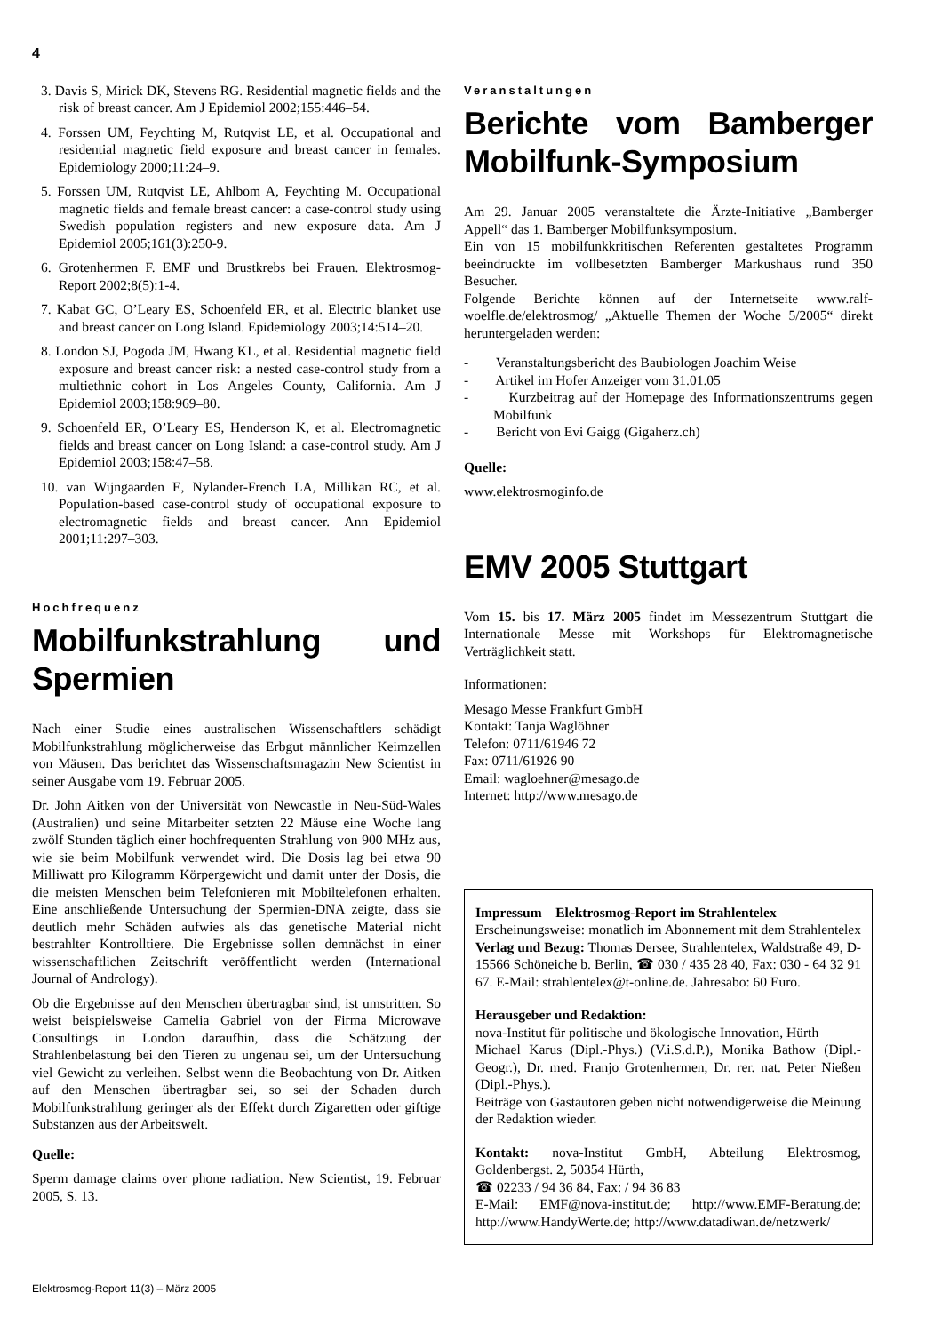4
3. Davis S, Mirick DK, Stevens RG. Residential magnetic fields and the risk of breast cancer. Am J Epidemiol 2002;155:446–54.
4. Forssen UM, Feychting M, Rutqvist LE, et al. Occupational and residential magnetic field exposure and breast cancer in females. Epidemiology 2000;11:24–9.
5. Forssen UM, Rutqvist LE, Ahlbom A, Feychting M. Occupational magnetic fields and female breast cancer: a case-control study using Swedish population registers and new exposure data. Am J Epidemiol 2005;161(3):250-9.
6. Grotenhermen F. EMF und Brustkrebs bei Frauen. Elektrosmog-Report 2002;8(5):1-4.
7. Kabat GC, O’Leary ES, Schoenfeld ER, et al. Electric blanket use and breast cancer on Long Island. Epidemiology 2003;14:514–20.
8. London SJ, Pogoda JM, Hwang KL, et al. Residential magnetic field exposure and breast cancer risk: a nested case-control study from a multiethnic cohort in Los Angeles County, California. Am J Epidemiol 2003;158:969–80.
9. Schoenfeld ER, O’Leary ES, Henderson K, et al. Electromagnetic fields and breast cancer on Long Island: a case-control study. Am J Epidemiol 2003;158:47–58.
10. van Wijngaarden E, Nylander-French LA, Millikan RC, et al. Population-based case-control study of occupational exposure to electromagnetic fields and breast cancer. Ann Epidemiol 2001;11:297–303.
Hochfrequenz
Mobilfunkstrahlung und Spermien
Nach einer Studie eines australischen Wissenschaftlers schädigt Mobilfunkstrahlung möglicherweise das Erbgut männlicher Keimzellen von Mäusen. Das berichtet das Wissenschaftsmagazin New Scientist in seiner Ausgabe vom 19. Februar 2005.
Dr. John Aitken von der Universität von Newcastle in Neu-Süd-Wales (Australien) und seine Mitarbeiter setzten 22 Mäuse eine Woche lang zwölf Stunden täglich einer hochfrequenten Strahlung von 900 MHz aus, wie sie beim Mobilfunk verwendet wird. Die Dosis lag bei etwa 90 Milliwatt pro Kilogramm Körpergewicht und damit unter der Dosis, die die meisten Menschen beim Telefonieren mit Mobiltelefonen erhalten. Eine anschließende Untersuchung der Spermien-DNA zeigte, dass sie deutlich mehr Schäden aufwies als das genetische Material nicht bestrahlter Kontrolltiere. Die Ergebnisse sollen demnächst in einer wissenschaftlichen Zeitschrift veröffentlicht werden (International Journal of Andrology).
Ob die Ergebnisse auf den Menschen übertragbar sind, ist umstritten. So weist beispielsweise Camelia Gabriel von der Firma Microwave Consultings in London daraufhin, dass die Schätzung der Strahlenbelastung bei den Tieren zu ungenau sei, um der Untersuchung viel Gewicht zu verleihen. Selbst wenn die Beobachtung von Dr. Aitken auf den Menschen übertragbar sei, so sei der Schaden durch Mobilfunkstrahlung geringer als der Effekt durch Zigaretten oder giftige Substanzen aus der Arbeitswelt.
Quelle:
Sperm damage claims over phone radiation. New Scientist, 19. Februar 2005, S. 13.
Veranstaltungen
Berichte vom Bamberger Mobilfunk-Symposium
Am 29. Januar 2005 veranstaltete die Ärzte-Initiative „Bamberger Appell“ das 1. Bamberger Mobilfunksymposium.
Ein von 15 mobilfunkkritischen Referenten gestaltetes Programm beeindruckte im vollbesetzten Bamberger Markushaus rund 350 Besucher.
Folgende Berichte können auf der Internetseite www.ralf-woelfle.de/elektrosmog/ „Aktuelle Themen der Woche 5/2005“ direkt heruntergeladen werden:
- Veranstaltungsbericht des Baubiologen Joachim Weise
- Artikel im Hofer Anzeiger vom 31.01.05
- Kurzbeitrag auf der Homepage des Informationszentrums gegen Mobilfunk
- Bericht von Evi Gaigg (Gigaherz.ch)
Quelle:
www.elektrosmoginfo.de
EMV 2005 Stuttgart
Vom 15. bis 17. März 2005 findet im Messezentrum Stuttgart die Internationale Messe mit Workshops für Elektromagnetische Verträglichkeit statt.
Informationen:
Mesago Messe Frankfurt GmbH
Kontakt: Tanja Waglöhner
Telefon: 0711/61946 72
Fax: 0711/61926 90
Email: wagloehner@mesago.de
Internet: http://www.mesago.de
Impressum – Elektrosmog-Report im Strahlentelex
Erscheinungsweise: monatlich im Abonnement mit dem Strahlentelex Verlag und Bezug: Thomas Dersee, Strahlentelex, Waldstraße 49, D-15566 Schöneiche b. Berlin, ☎ 030 / 435 28 40, Fax: 030 - 64 32 91 67. E-Mail: strahlentelex@t-online.de. Jahresabo: 60 Euro.
Herausgeber und Redaktion:
nova-Institut für politische und ökologische Innovation, Hürth
Michael Karus (Dipl.-Phys.) (V.i.S.d.P.), Monika Bathow (Dipl.-Geogr.), Dr. med. Franjo Grotenhermen, Dr. rer. nat. Peter Nießen (Dipl.-Phys.).
Beiträge von Gastautoren geben nicht notwendigerweise die Meinung der Redaktion wieder.
Kontakt: nova-Institut GmbH, Abteilung Elektrosmog, Goldenbergst. 2, 50354 Hürth,
☎ 02233 / 94 36 84, Fax: / 94 36 83
E-Mail: EMF@nova-institut.de; http://www.EMF-Beratung.de; http://www.HandyWerte.de; http://www.datadiwan.de/netzwerk/
Elektrosmog-Report 11(3) – März 2005